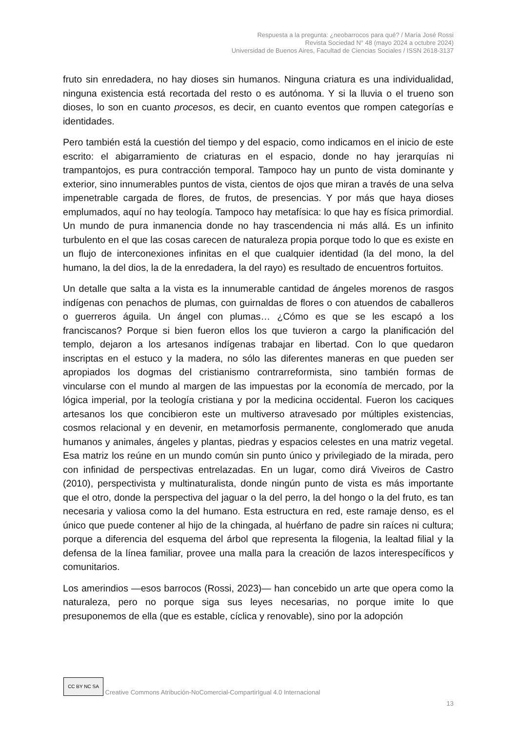Respuesta a la pregunta: ¿neobarrocos para qué? / María José Rossi
Revista Sociedad N° 48 (mayo 2024 a octubre 2024)
Universidad de Buenos Aires, Facultad de Ciencias Sociales / ISSN 2618-3137
fruto sin enredadera, no hay dioses sin humanos. Ninguna criatura es una individualidad, ninguna existencia está recortada del resto o es autónoma. Y si la lluvia o el trueno son dioses, lo son en cuanto procesos, es decir, en cuanto eventos que rompen categorías e identidades.
Pero también está la cuestión del tiempo y del espacio, como indicamos en el inicio de este escrito: el abigarramiento de criaturas en el espacio, donde no hay jerarquías ni trampantojos, es pura contracción temporal. Tampoco hay un punto de vista dominante y exterior, sino innumerables puntos de vista, cientos de ojos que miran a través de una selva impenetrable cargada de flores, de frutos, de presencias. Y por más que haya dioses emplumados, aquí no hay teología. Tampoco hay metafísica: lo que hay es física primordial. Un mundo de pura inmanencia donde no hay trascendencia ni más allá. Es un infinito turbulento en el que las cosas carecen de naturaleza propia porque todo lo que es existe en un flujo de interconexiones infinitas en el que cualquier identidad (la del mono, la del humano, la del dios, la de la enredadera, la del rayo) es resultado de encuentros fortuitos.
Un detalle que salta a la vista es la innumerable cantidad de ángeles morenos de rasgos indígenas con penachos de plumas, con guirnaldas de flores o con atuendos de caballeros o guerreros águila. Un ángel con plumas… ¿Cómo es que se les escapó a los franciscanos? Porque si bien fueron ellos los que tuvieron a cargo la planificación del templo, dejaron a los artesanos indígenas trabajar en libertad. Con lo que quedaron inscriptas en el estuco y la madera, no sólo las diferentes maneras en que pueden ser apropiados los dogmas del cristianismo contrarreformista, sino también formas de vincularse con el mundo al margen de las impuestas por la economía de mercado, por la lógica imperial, por la teología cristiana y por la medicina occidental. Fueron los caciques artesanos los que concibieron este un multiverso atravesado por múltiples existencias, cosmos relacional y en devenir, en metamorfosis permanente, conglomerado que anuda humanos y animales, ángeles y plantas, piedras y espacios celestes en una matriz vegetal. Esa matriz los reúne en un mundo común sin punto único y privilegiado de la mirada, pero con infinidad de perspectivas entrelazadas. En un lugar, como dirá Viveiros de Castro (2010), perspectivista y multinaturalista, donde ningún punto de vista es más importante que el otro, donde la perspectiva del jaguar o la del perro, la del hongo o la del fruto, es tan necesaria y valiosa como la del humano. Esta estructura en red, este ramaje denso, es el único que puede contener al hijo de la chingada, al huérfano de padre sin raíces ni cultura; porque a diferencia del esquema del árbol que representa la filogenia, la lealtad filial y la defensa de la línea familiar, provee una malla para la creación de lazos interespecíficos y comunitarios.
Los amerindios —esos barrocos (Rossi, 2023)— han concebido un arte que opera como la naturaleza, pero no porque siga sus leyes necesarias, no porque imite lo que presuponemos de ella (que es estable, cíclica y renovable), sino por la adopción
CC BY NC SA Creative Commons Atribución-NoComercial-CompartirIgual 4.0 Internacional
13